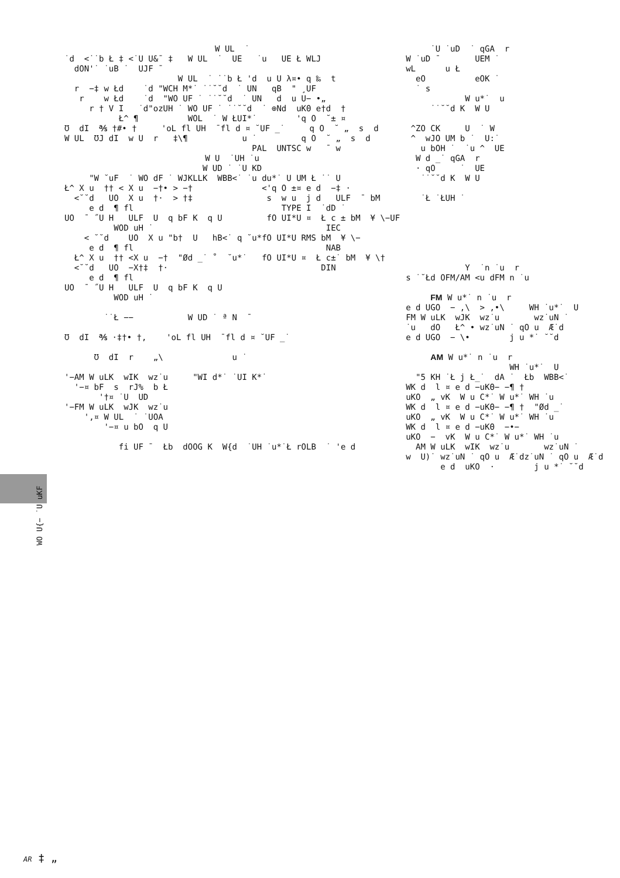W UL ˙
˙d <˙˙b Ł ‡ <˙U U&¯ ‡ W UL ˙ UE ˙u UE Ł WLJ
dON'˙ ˙uB ˙ UJF ¯
W UL ˙ ˙˙b Ł 'd u U λ¤• q ‰ t
r −‡ w Łd ˙d "WCH M*˙ ˙˙˘˘d ˙ UN qB " ¸UF
r w Łd ˙d "WO UF ˙ ˙˙˘˘d ˙ UN d u U− •„
r † V I ˙d"ozUH ˙ WO UF ˙ ˙˙˘˘d ˙ ⊕Nd uKΘ e†d †
Ł^ ¶ WOL ˙ W ŁUI*˙ 'q O ˘± ¤
Ʊ dI ℁ †#• † 'oL fl UH ¯fl d ¤ ˘UF _˙ q O ˘ „ s d
W UL ƱJ dI w U r ‡\¶ u ˙ q O ˘ „ s d
PAL UNTSC w ¯ w
W U ˙UH ˙u
W UD ˙ ˙U KD
"W ˘uF ˙ WO dF ˙ WJKLLK WBB<˙ ˙u du*˙ U UM Ł ˙˙ U
Ł^ X u †† < X u −†• > −† <'q O ±¤ e d −‡ ·
<˘˘d UO X u †· > †‡ s w u j d ULF ¯ bM
e d ¶ fl TYPE I ˙dD ˙
UO ¯ ˝U H ULF U q bF K q U fO UI*U ¤ Ł c ± bM ¥ \−UF
WOD uH ˙ IEC
< ˘˘d UO X u "b† U hB<˙ q ˘u*fO UI*U RMS bM ¥ \−
e d ¶ fl NAB
Ł^ X u †† <X u −† "Ød _˙ ˚ ˘u*˙ fO UI*U ¤ Ł c±˙ bM ¥ \†
<˘˘d UO −X†‡ †· DIN
e d ¶ fl
UO ¯ ˝U H ULF U q bF K q U
WOD uH ˙
˙˙Ł −− W UD ˙ ª N ¯
Ʊ dI ℁ ·‡†• †, 'oL fl UH ¯fl d ¤ ˘UF _˙
Ʊ dI r „\ u ˙
'−AM W uLK wIK wz˙u "WI d*˙ ˙UI K*˙
'−¤ bF s rJ% b Ł
'†¤ ˙U UD
'−FM W uLK wJK wz˙u
',¤ W UL ˙ ˙UOA
'−¤ u bO q U
fi UF ¯ Łb dOOG K W{d ˙UH ˙u*˙Ł rOLB ˙ 'e d
˙U ˙uD ˙ qGA r
W ˙uD ¯ UEM ˙
wL u Ł
eO eOK ˙
˙ s
W u*˙ u
˙˙˘˘d K W U
^ZO CK U ˙ W
^ wJO UM b ˙ U:˙
u bOH ˙ ˙u ^ UE
W d _˙ qGA r
· qO ˙ UE
˙˙˘˘d K W U
˙Ł ˙ŁUH ˙
Y ˙n ˙u r
s ˙˘Łd OFM/AM <u dFM n ˙u
FM W u*˙ n ˙u r
e d UGO − ,\ > ,•\ WH ˙u*˙ U
FM W uLK wJK wz˙u wz˙uN ˙
˙u dO Ł^ • wz˙uN ˙ qO u Æ˙d
e d UGO − \• j u *˙ ˘˘d
AM W u*˙ n ˙u r
WH ˙u*˙ U
"5 KH ˙Ł j Ł_˙ dA ˙ Łb WBB<˙
WK d l ¤ e d −uKΘ− −¶ †
uKO „ vK W u C*˙ W u*˙ WH ˙u
WK d l ¤ e d −uKΘ− −¶ † "Ød _˙
uKO „ vK W u C*˙ W u*˙ WH ˙u
WK d l ¤ e d −uKΘ −•−
uKO − vK W u C*˙ W u*˙ WH ˙u
AM W uLK wIK wz˙u wz˙uN ˙
w U)˙ wz˙uN ˙ qO u Æ˙dz˙uN ˙ qO u Æ˙d
e d uKO · j u *˙ ˘˘d
WO U{− ˙U uKF
AR ‡ „